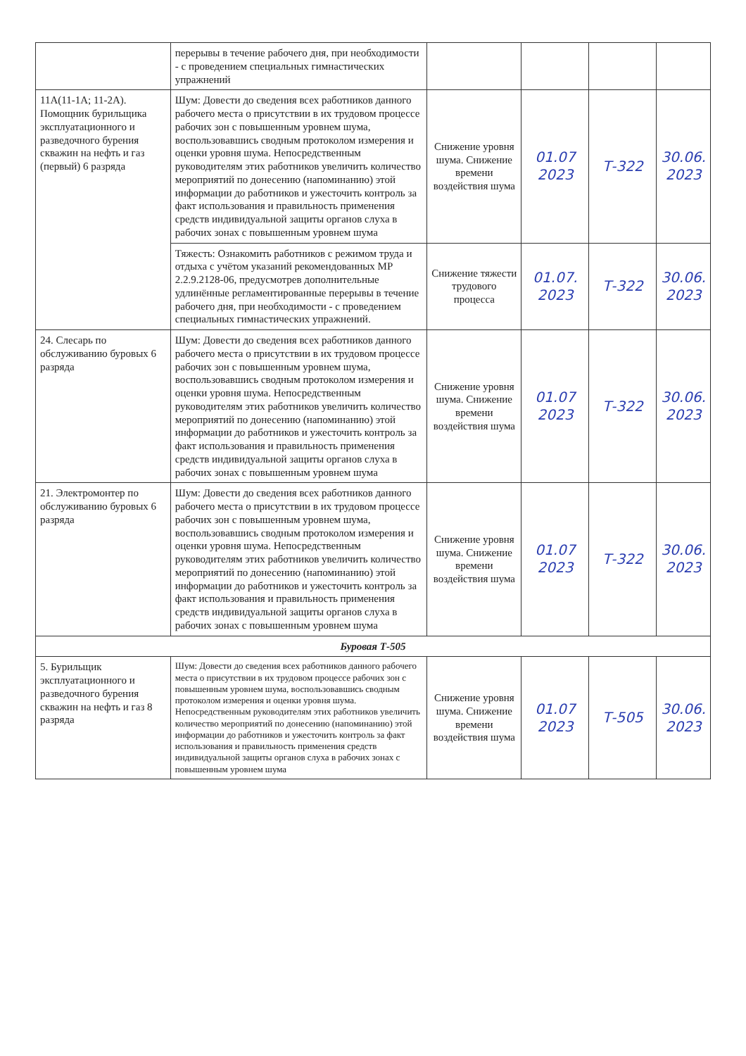| | перерывы в течение рабочего дня, при необходимости - с проведением специальных гимнастических упражнений | | | | |
| 11А(11-1А; 11-2А). Помощник бурильщика эксплуатационного и разведочного бурения скважин на нефть и газ (первый) 6 разряда | Шум: Довести до сведения всех работников данного рабочего места о присутствии в их трудовом процессе рабочих зон с повышенным уровнем шума, воспользовавшись сводным протоколом измерения и оценки уровня шума. Непосредственным руководителям этих работников увеличить количество мероприятий по донесению (напоминанию) этой информации до работников и ужесточить контроль за факт использования и правильность применения средств индивидуальной защиты органов слуха в рабочих зонах с повышенным уровнем шума | Снижение уровня шума. Снижение времени воздействия шума | 01.07 2023 | Т-322 | 30.06. 2023 |
| | Тяжесть: Ознакомить работников с режимом труда и отдыха с учётом указаний рекомендованных МР 2.2.9.2128-06, предусмотрев дополнительные удлинённые регламентированные перерывы в течение рабочего дня, при необходимости - с проведением специальных гимнастических упражнений. | Снижение тяжести трудового процесса | 01.07. 2023 | Т-322 | 30.06. 2023 |
| 24. Слесарь по обслуживанию буровых 6 разряда | Шум: Довести до сведения всех работников данного рабочего места о присутствии в их трудовом процессе рабочих зон с повышенным уровнем шума, воспользовавшись сводным протоколом измерения и оценки уровня шума. Непосредственным руководителям этих работников увеличить количество мероприятий по донесению (напоминанию) этой информации до работников и ужесточить контроль за факт использования и правильность применения средств индивидуальной защиты органов слуха в рабочих зонах с повышенным уровнем шума | Снижение уровня шума. Снижение времени воздействия шума | 01.07 2023 | Т-322 | 30.06. 2023 |
| 21. Электромонтер по обслуживанию буровых 6 разряда | Шум: Довести до сведения всех работников данного рабочего места о присутствии в их трудовом процессе рабочих зон с повышенным уровнем шума, воспользовавшись сводным протоколом измерения и оценки уровня шума. Непосредственным руководителям этих работников увеличить количество мероприятий по донесению (напоминанию) этой информации до работников и ужесточить контроль за факт использования и правильность применения средств индивидуальной защиты органов слуха в рабочих зонах с повышенным уровнем шума | Снижение уровня шума. Снижение времени воздействия шума | 01.07 2023 | Т-322 | 30.06. 2023 |
| Буровая Т-505 | | | | | |
| 5. Бурильщик эксплуатационного и разведочного бурения скважин на нефть и газ 8 разряда | Шум: Довести до сведения всех работников данного рабочего места о присутствии в их трудовом процессе рабочих зон с повышенным уровнем шума, воспользовавшись сводным протоколом измерения и оценки уровня шума. Непосредственным руководителям этих работников увеличить количество мероприятий по донесению (напоминанию) этой информации до работников и ужесточить контроль за факт использования и правильность применения средств индивидуальной защиты органов слуха в рабочих зонах с повышенным уровнем шума | Снижение уровня шума. Снижение времени воздействия шума | 01.07 2023 | Т-505 | 30.06. 2023 |